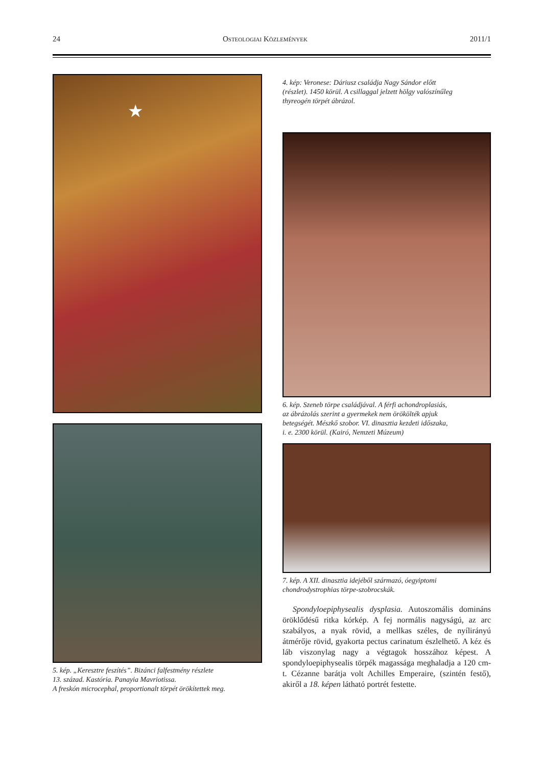24 OSTEOLOGIAI KÖZLEMÉNYEK 2011/1
★
5. kép. „Keresztre feszítés”. Bizánci falfestmény részlete
13. század. Kastória. Panayia Mavriotissa.
A freskón microcephal, proportionalt törpét örökítettek meg.
4. kép: Veronese: Dáriusz családja Nagy Sándor előtt
(részlet). 1450 körül. A csillaggal jelzett hölgy valószínűleg
thyreogén törpét ábrázol.
6. kép. Szeneb törpe családjával. A férfi achondroplasiás,
az ábrázolás szerint a gyermekek nem örökölték apjuk
betegségét. Mészkő szobor. VI. dinasztia kezdeti időszaka,
i. e. 2300 körül. (Kairó, Nemzeti Múzeum)
7. kép. A XII. dinasztia idejéből származó, óegyiptomi
chondrodystrophias törpe-szobrocskák.
Spondyloepiphysealis dysplasia. Autoszomális domináns öröklődésű ritka kórkép. A fej normális nagyságú, az arc szabályos, a nyak rövid, a mellkas széles, de nyílirányú átmérője rövid, gyakorta pectus carinatum észlelhető. A kéz és láb viszonylag nagy a végtagok hosszához képest. A spondyloepiphysealis törpék magassága meghaladja a 120 cm-t. Cézanne barátja volt Achilles Emperaire, (szintén festő), akiről a 18. képen látható portrét festette.